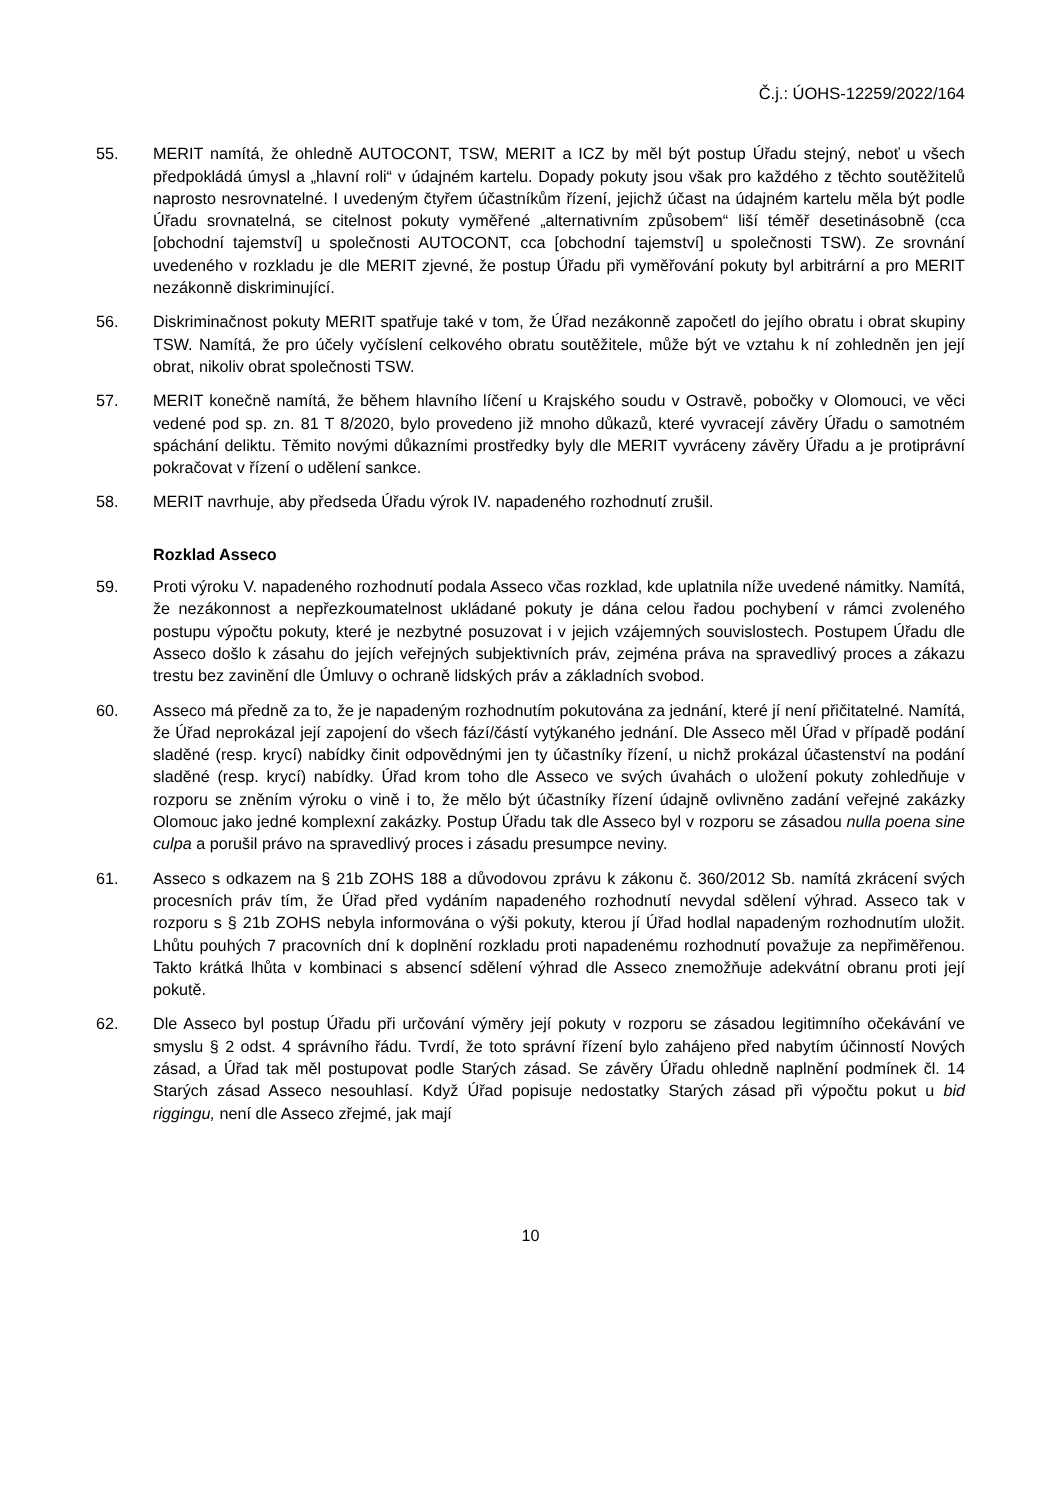Č.j.: ÚOHS-12259/2022/164
55. MERIT namítá, že ohledně AUTOCONT, TSW, MERIT a ICZ by měl být postup Úřadu stejný, neboť u všech předpokládá úmysl a „hlavní roli“ v údajném kartelu. Dopady pokuty jsou však pro každého z těchto soutěžitelů naprosto nesrovnatelné. I uvedeným čtyřem účastníkům řízení, jejichž účast na údajném kartelu měla být podle Úřadu srovnatelná, se citelnost pokuty vyměřené „alternativním způsobem“ liší téměř desetinásobně (cca [obchodní tajemství] u společnosti AUTOCONT, cca [obchodní tajemství] u společnosti TSW). Ze srovnání uvedeného v rozkladu je dle MERIT zjevné, že postup Úřadu při vyměřování pokuty byl arbitrární a pro MERIT nezákonně diskriminující.
56. Diskriminačnost pokuty MERIT spatřuje také v tom, že Úřad nezákonně započetl do jejího obratu i obrat skupiny TSW. Namítá, že pro účely vyčíslení celkového obratu soutěžitele, může být ve vztahu k ní zohledněn jen její obrat, nikoliv obrat společnosti TSW.
57. MERIT konečně namítá, že během hlavního líčení u Krajského soudu v Ostravě, pobočky v Olomouci, ve věci vedené pod sp. zn. 81 T 8/2020, bylo provedeno již mnoho důkazů, které vyvracejí závěry Úřadu o samotném spáchání deliktu. Těmito novými důkazními prostředky byly dle MERIT vyvráceny závěry Úřadu a je protiprávní pokračovat v řízení o udělení sankce.
58. MERIT navrhuje, aby předseda Úřadu výrok IV. napadeného rozhodnutí zrušil.
Rozklad Asseco
59. Proti výroku V. napadeného rozhodnutí podala Asseco včas rozklad, kde uplatnila níže uvedené námitky. Namítá, že nezákonnost a nepřezkoumatelnost ukládané pokuty je dána celou řadou pochybení v rámci zvoleného postupu výpočtu pokuty, které je nezbytné posuzovat i v jejich vzájemných souvislostech. Postupem Úřadu dle Asseco došlo k zásahu do jejích veřejných subjektivních práv, zejména práva na spravedlivý proces a zákazu trestu bez zavinění dle Úmluvy o ochraně lidských práv a základních svobod.
60. Asseco má předně za to, že je napadeným rozhodnutím pokutována za jednání, které jí není přičitatelné. Namítá, že Úřad neprokázal její zapojení do všech fází/částí vytýkaného jednání. Dle Asseco měl Úřad v případě podání sladěné (resp. krycí) nabídky činit odpovědnými jen ty účastníky řízení, u nichž prokázal účastenství na podání sladěné (resp. krycí) nabídky. Úřad krom toho dle Asseco ve svých úvahách o uložení pokuty zohledňuje v rozporu se zněním výroku o vině i to, že mělo být účastníky řízení údajně ovlivněno zadání veřejné zakázky Olomouc jako jedné komplexní zakázky. Postup Úřadu tak dle Asseco byl v rozporu se zásadou nulla poena sine culpa a porušil právo na spravedlivý proces i zásadu presumpce neviny.
61. Asseco s odkazem na § 21b ZOHS 188 a důvodovou zprávu k zákonu č. 360/2012 Sb. namítá zkrácení svých procesních práv tím, že Úřad před vydáním napadeného rozhodnutí nevydal sdělení výhrad. Asseco tak v rozporu s § 21b ZOHS nebyla informována o výši pokuty, kterou jí Úřad hodlal napadeným rozhodnutím uložit. Lhůtu pouhých 7 pracovních dní k doplnění rozkladu proti napadenému rozhodnutí považuje za nepřiměřenou. Takto krátká lhůta v kombinaci s absencí sdělení výhrad dle Asseco znemožňuje adekvátní obranu proti její pokutě.
62. Dle Asseco byl postup Úřadu při určování výměry její pokuty v rozporu se zásadou legitimního očekávání ve smyslu § 2 odst. 4 správního řádu. Tvrdí, že toto správní řízení bylo zahájeno před nabytím účinností Nových zásad, a Úřad tak měl postupovat podle Starých zásad. Se závěry Úřadu ohledně naplnění podmínek čl. 14 Starých zásad Asseco nesouhlasí. Když Úřad popisuje nedostatky Starých zásad při výpočtu pokut u bid riggingu, není dle Asseco zřejmé, jak mají
10